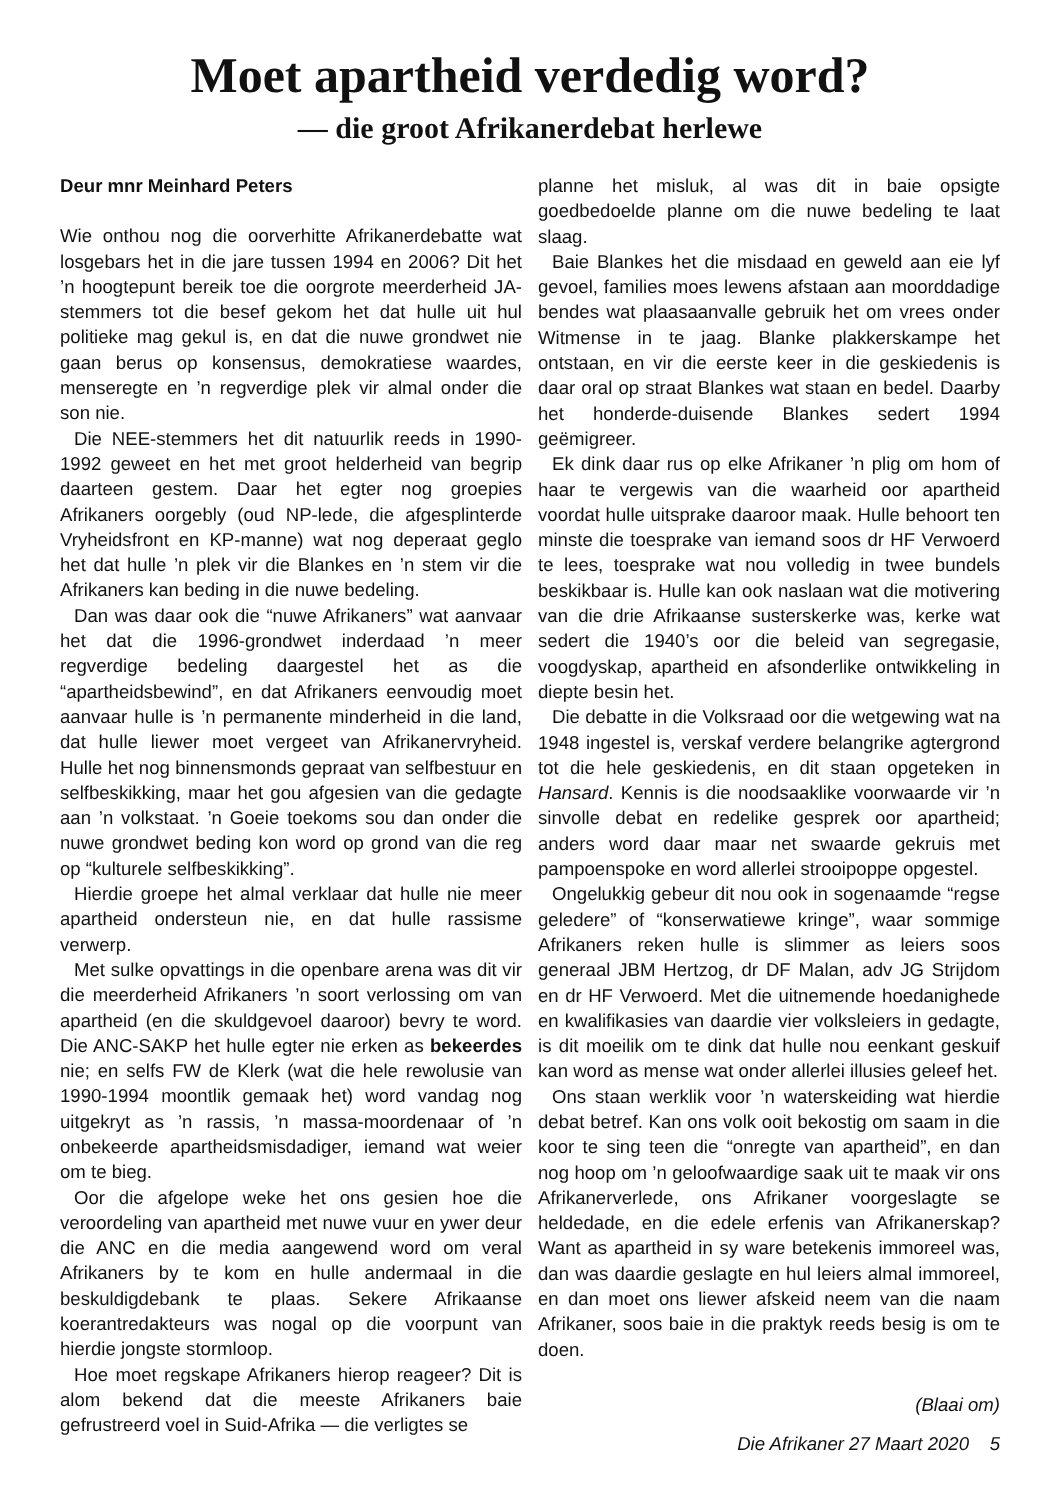Moet apartheid verdedig word?
— die groot Afrikanerdebat herlewe
Deur mnr Meinhard Peters
Wie onthou nog die oorverhitte Afrikanerdebatte wat losgebars het in die jare tussen 1994 en 2006? Dit het ’n hoogtepunt bereik toe die oorgrote meerderheid JA-stemmers tot die besef gekom het dat hulle uit hul politieke mag gekul is, en dat die nuwe grondwet nie gaan berus op konsensus, demokratiese waardes, menseregte en ’n regverdige plek vir almal onder die son nie.
Die NEE-stemmers het dit natuurlik reeds in 1990-1992 geweet en het met groot helderheid van begrip daarteen gestem. Daar het egter nog groepies Afrikaners oorgebly (oud NP-lede, die afgesplinterde Vryheidsfront en KP-manne) wat nog deperaat geglo het dat hulle ’n plek vir die Blankes en ’n stem vir die Afrikaners kan beding in die nuwe bedeling.
Dan was daar ook die “nuwe Afrikaners” wat aanvaar het dat die 1996-grondwet inderdaad ’n meer regverdige bedeling daargestel het as die “apartheidsbewind”, en dat Afrikaners eenvoudig moet aanvaar hulle is ’n permanente minderheid in die land, dat hulle liewer moet vergeet van Afrikanervryheid. Hulle het nog binnensmonds gepraat van selfbestuur en selfbeskikking, maar het gou afgesien van die gedagte aan ’n volkstaat. ’n Goeie toekoms sou dan onder die nuwe grondwet beding kon word op grond van die reg op “kulturele selfbeskikking”.
Hierdie groepe het almal verklaar dat hulle nie meer apartheid ondersteun nie, en dat hulle rassisme verwerp.
Met sulke opvattings in die openbare arena was dit vir die meerderheid Afrikaners ’n soort verlossing om van apartheid (en die skuldgevoel daaroor) bevry te word. Die ANC-SAKP het hulle egter nie erken as bekeerdes nie; en selfs FW de Klerk (wat die hele rewolusie van 1990-1994 moontlik gemaak het) word vandag nog uitgekryt as ’n rassis, ’n massa-moordenaar of ’n onbekeerde apartheidsmisdadiger, iemand wat weier om te bieg.
Oor die afgelope weke het ons gesien hoe die veroordeling van apartheid met nuwe vuur en ywer deur die ANC en die media aangewend word om veral Afrikaners by te kom en hulle andermaal in die beskuldigdebank te plaas. Sekere Afrikaanse koerantredakteurs was nogal op die voorpunt van hierdie jongste stormloop.
Hoe moet regskape Afrikaners hierop reageer? Dit is alom bekend dat die meeste Afrikaners baie gefrustreerd voel in Suid-Afrika — die verligtes se
planne het misluk, al was dit in baie opsigte goedbedoelde planne om die nuwe bedeling te laat slaag.
Baie Blankes het die misdaad en geweld aan eie lyf gevoel, families moes lewens afstaan aan moorddadige bendes wat plaasaanvalle gebruik het om vrees onder Witmense in te jaag. Blanke plakkerskampe het ontstaan, en vir die eerste keer in die geskiedenis is daar oral op straat Blankes wat staan en bedel. Daarby het honderde-duisende Blankes sedert 1994 geëmigreer.
Ek dink daar rus op elke Afrikaner ’n plig om hom of haar te vergewis van die waarheid oor apartheid voordat hulle uitsprake daaroor maak. Hulle behoort ten minste die toesprake van iemand soos dr HF Verwoerd te lees, toesprake wat nou volledig in twee bundels beskikbaar is. Hulle kan ook naslaan wat die motivering van die drie Afrikaanse susterskerke was, kerke wat sedert die 1940’s oor die beleid van segregasie, voogdyskap, apartheid en afsonderlike ontwikkeling in diepte besin het.
Die debatte in die Volksraad oor die wetgewing wat na 1948 ingestel is, verskaf verdere belangrike agtergrond tot die hele geskiedenis, en dit staan opgeteken in Hansard. Kennis is die noodsaaklike voorwaarde vir ’n sinvolle debat en redelike gesprek oor apartheid; anders word daar maar net swaarde gekruis met pampoenspoke en word allerlei strooipoppe opgestel.
Ongelukkig gebeur dit nou ook in sogenaamde “regse geledere” of “konserwatiewe kringe”, waar sommige Afrikaners reken hulle is slimmer as leiers soos generaal JBM Hertzog, dr DF Malan, adv JG Strijdom en dr HF Verwoerd. Met die uitnemende hoedanighede en kwalifikasies van daardie vier volksleiers in gedagte, is dit moeilik om te dink dat hulle nou eenkant geskuif kan word as mense wat onder allerlei illusies geleef het.
Ons staan werklik voor ’n waterskeiding wat hierdie debat betref. Kan ons volk ooit bekostig om saam in die koor te sing teen die “onregte van apartheid”, en dan nog hoop om ’n geloofwaardige saak uit te maak vir ons Afrikanerverlede, ons Afrikaner voorgeslagte se heldedade, en die edele erfenis van Afrikanerskap? Want as apartheid in sy ware betekenis immoreel was, dan was daardie geslagte en hul leiers almal immoreel, en dan moet ons liewer afskeid neem van die naam Afrikaner, soos baie in die praktyk reeds besig is om te doen.
(Blaai om)
Die Afrikaner 27 Maart 2020 5